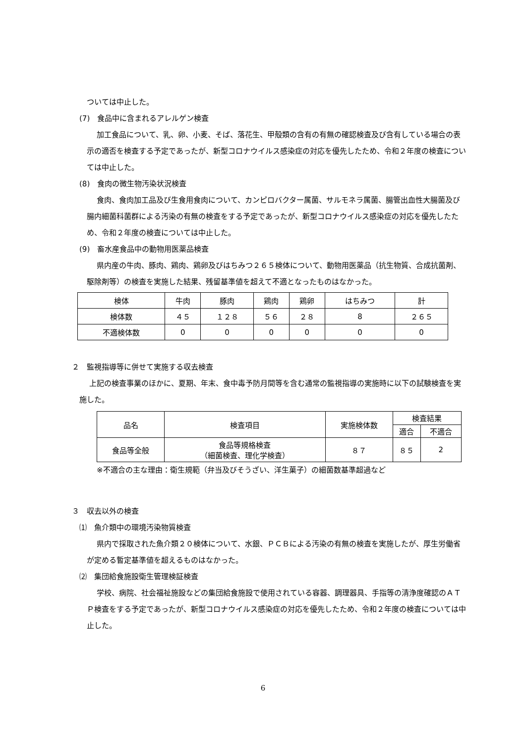ついては中止した。
(7)　食品中に含まれるアレルゲン検査
加工食品について、乳、卵、小麦、そば、落花生、甲殻類の含有の有無の確認検査及び含有している場合の表示の適否を検査する予定であったが、新型コロナウイルス感染症の対応を優先したため、令和２年度の検査については中止した。
(8)　食肉の微生物汚染状況検査
食肉、食肉加工品及び生食用食肉について、カンピロバクター属菌、サルモネラ属菌、腸管出血性大腸菌及び腸内細菌科菌群による汚染の有無の検査をする予定であったが、新型コロナウイルス感染症の対応を優先したため、令和２年度の検査については中止した。
(9)　畜水産食品中の動物用医薬品検査
県内産の牛肉、豚肉、鶏肉、鶏卵及びはちみつ２６５検体について、動物用医薬品（抗生物質、合成抗菌剤、駆除剤等）の検査を実施した結果、残留基準値を超えて不適となったものはなかった。
| 検体 | 牛肉 | 豚肉 | 鶏肉 | 鶏卵 | はちみつ | 計 |
| 検体数 | ４５ | １２８ | ５６ | ２８ | 8 | ２６５ |
| 不適検体数 | 0 | 0 | 0 | 0 | 0 | 0 |
２　監視指導等に併せて実施する収去検査
上記の検査事業のほかに、夏期、年末、食中毒予防月間等を含む通常の監視指導の実施時に以下の試験検査を実施した。
| 品名 | 検査項目 | 実施検体数 | 検査結果 | |
| | | | 適合 | 不適合 |
| 食品等全般 | 食品等規格検査 （細菌検査、理化学検査） | ８７ | ８５ | 2 |
※不適合の主な理由：衛生規範（弁当及びそうざい、洋生菓子）の細菌数基準超過など
３　収去以外の検査
⑴　魚介類中の環境汚染物質検査
県内で採取された魚介類２０検体について、水銀、ＰＣＢによる汚染の有無の検査を実施したが、厚生労働省が定める暫定基準値を超えるものはなかった。
⑵　集団給食施設衛生管理検証検査
学校、病院、社会福祉施設などの集団給食施設で使用されている容器、調理器具、手指等の清浄度確認のＡＴＰ検査をする予定であったが、新型コロナウイルス感染症の対応を優先したため、令和２年度の検査については中止した。
6